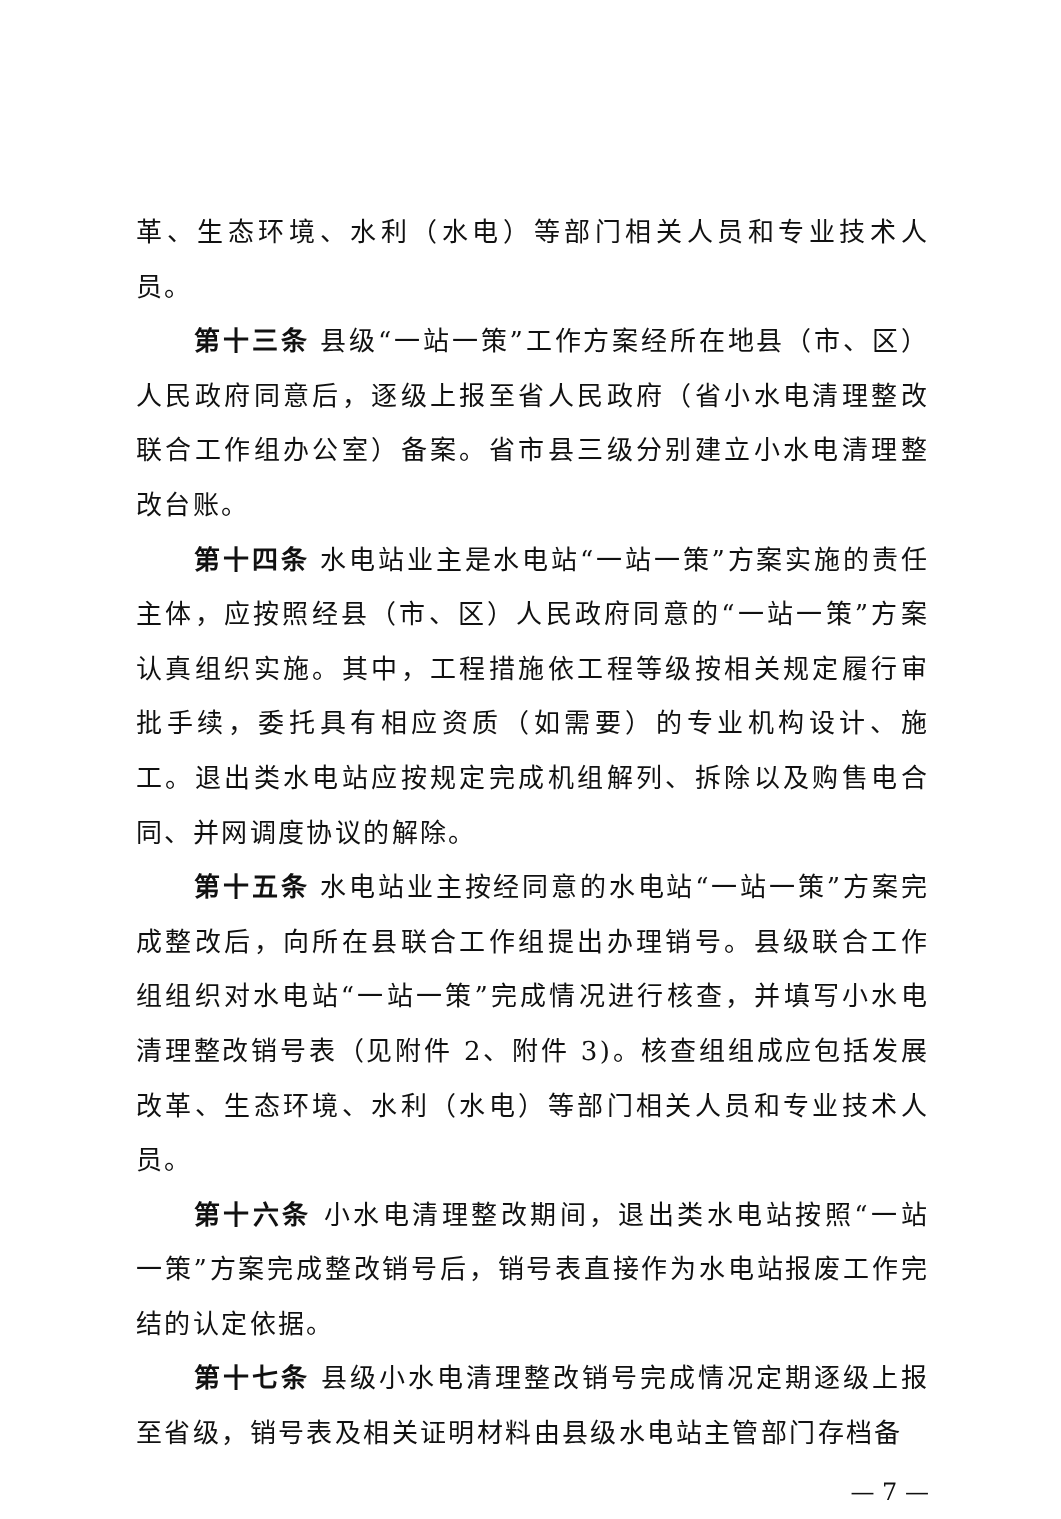革、生态环境、水利（水电）等部门相关人员和专业技术人员。
第十三条 县级“一站一策”工作方案经所在地县（市、区）人民政府同意后，逐级上报至省人民政府（省小水电清理整改联合工作组办公室）备案。省市县三级分别建立小水电清理整改台账。
第十四条 水电站业主是水电站“一站一策”方案实施的责任主体，应按照经县（市、区）人民政府同意的“一站一策”方案认真组织实施。其中，工程措施依工程等级按相关规定履行审批手续，委托具有相应资质（如需要）的专业机构设计、施工。退出类水电站应按规定完成机组解列、拆除以及购售电合同、并网调度协议的解除。
第十五条 水电站业主按经同意的水电站“一站一策”方案完成整改后，向所在县联合工作组提出办理销号。县级联合工作组组织对水电站“一站一策”完成情况进行核查，并填写小水电清理整改销号表（见附件 2、附件 3)。核查组组成应包括发展改革、生态环境、水利（水电）等部门相关人员和专业技术人员。
第十六条 小水电清理整改期间，退出类水电站按照“一站一策”方案完成整改销号后，销号表直接作为水电站报废工作完结的认定依据。
第十七条 县级小水电清理整改销号完成情况定期逐级上报至省级，销号表及相关证明材料由县级水电站主管部门存档备
— 7 —